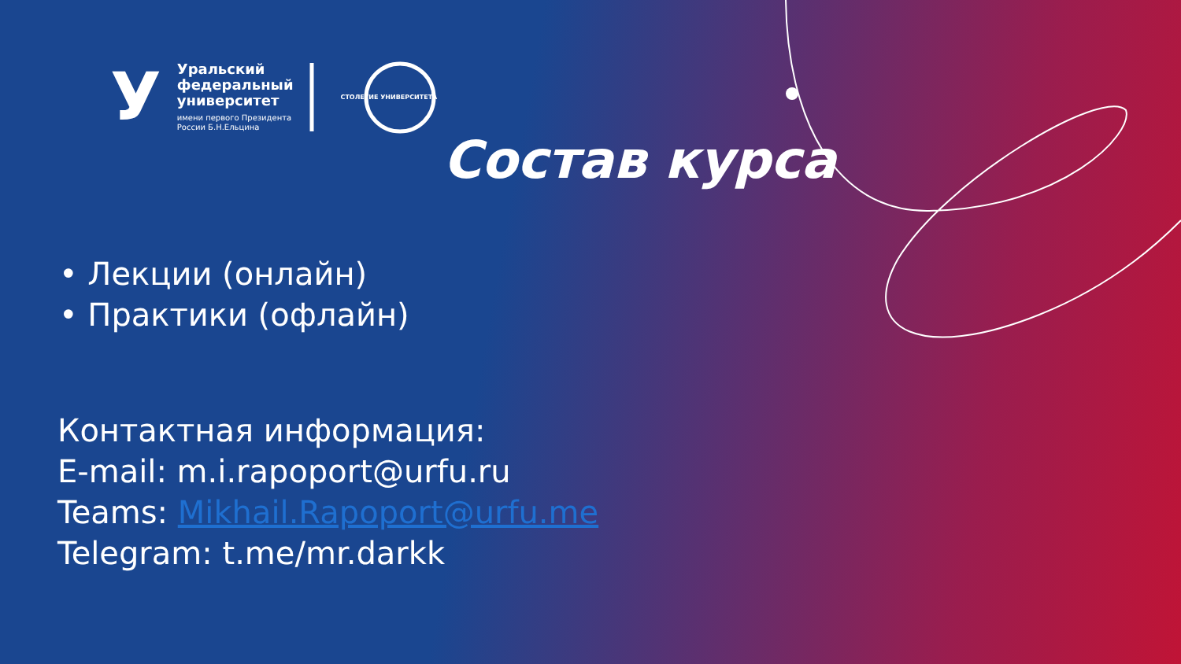У
Уральский
федеральный
университет
имени первого Президента
России Б.Н.Ельцина
СТОЛЕТИЕ УНИВЕРСИТЕТА
Состав курса
• Лекции (онлайн)
• Практики (офлайн)
Контактная информация:
E-mail: m.i.rapoport@urfu.ru
Teams: Mikhail.Rapoport@urfu.me
Telegram: t.me/mr.darkk